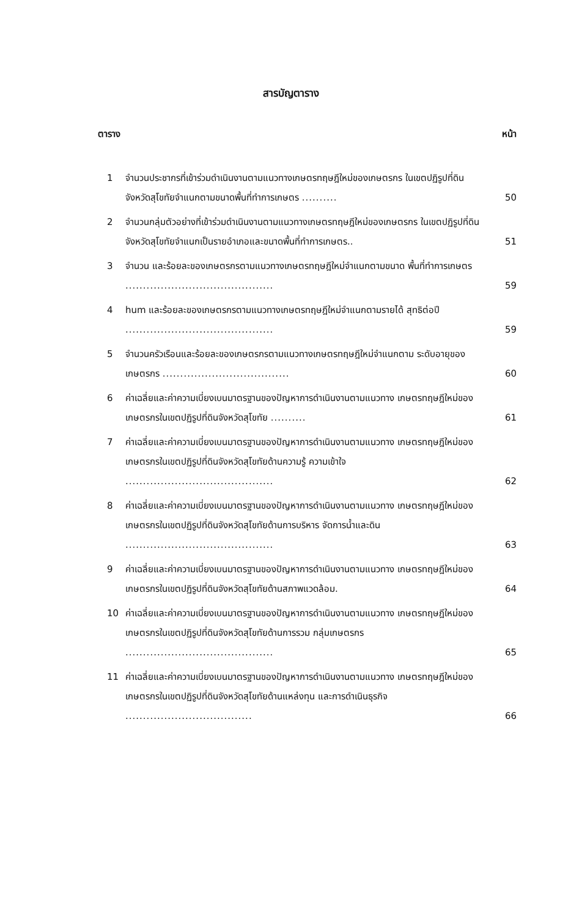สารบัญตาราง
ตาราง หน้า
1 จำนวนประชากรที่เข้าร่วมดำเนินงานตามแนวทางเกษตรทฤษฎีใหม่ของเกษตรกร ในเขตปฏิรูปที่ดินจังหวัดสุโขทัยจำแนกตามขนาดพื้นที่ทำการเกษตร .......... 50
2 จำนวนกลุ่มตัวอย่างที่เข้าร่วมดำเนินงานตามแนวทางเกษตรทฤษฎีใหม่ของเกษตรกร ในเขตปฏิรูปที่ดินจังหวัดสุโขทัยจำแนกเป็นรายอำเภอและขนาดพื้นที่ทำการเกษตร.. 51
3 จำนวน และร้อยละของเกษตรกรตามแนวทางเกษตรทฤษฎีใหม่จำแนกตามขนาด พื้นที่ทำการเกษตร .......................................... 59
4 hum และร้อยละของเกษตรกรตามแนวทางเกษตรทฤษฎีใหม่จำแนกตามรายได้ สุทธิต่อปี .......................................... 59
5 จำนวนครัวเรือนและร้อยละของเกษตรกรตามแนวทางเกษตรทฤษฎีใหม่จำแนกตาม ระดับอายุของเกษตรกร .................................... 60
6 ค่าเฉลี่ยและค่าความเบี่ยงเบนมาตรฐานของปัญหาการดำเนินงานตามแนวทาง เกษตรทฤษฎีใหม่ของเกษตรกรในเขตปฏิรูปที่ดินจังหวัดสุโขทัย .......... 61
7 ค่าเฉลี่ยและค่าความเบี่ยงเบนมาตรฐานของปัญหาการดำเนินงานตามแนวทาง เกษตรทฤษฎีใหม่ของเกษตรกรในเขตปฏิรูปที่ดินจังหวัดสุโขทัยด้านความรู้ ความเข้าใจ .......................................... 62
8 ค่าเฉลี่ยและค่าความเบี่ยงเบนมาตรฐานของปัญหาการดำเนินงานตามแนวทาง เกษตรทฤษฎีใหม่ของเกษตรกรในเขตปฏิรูปที่ดินจังหวัดสุโขทัยด้านการบริหาร จัดการน้ำและดิน .......................................... 63
9 ค่าเฉลี่ยและค่าความเบี่ยงเบนมาตรฐานของปัญหาการดำเนินงานตามแนวทาง เกษตรทฤษฎีใหม่ของเกษตรกรในเขตปฏิรูปที่ดินจังหวัดสุโขทัยด้านสภาพแวดล้อม. 64
10 ค่าเฉลี่ยและค่าความเบี่ยงเบนมาตรฐานของปัญหาการดำเนินงานตามแนวทาง เกษตรทฤษฎีใหม่ของเกษตรกรในเขตปฏิรูปที่ดินจังหวัดสุโขทัยด้านการรวม กลุ่มเกษตรกร .......................................... 65
11 ค่าเฉลี่ยและค่าความเบี่ยงเบนมาตรฐานของปัญหาการดำเนินงานตามแนวทาง เกษตรทฤษฎีใหม่ของเกษตรกรในเขตปฏิรูปที่ดินจังหวัดสุโขทัยด้านแหล่งทุน และการดำเนินธุรกิจ .................................... 66